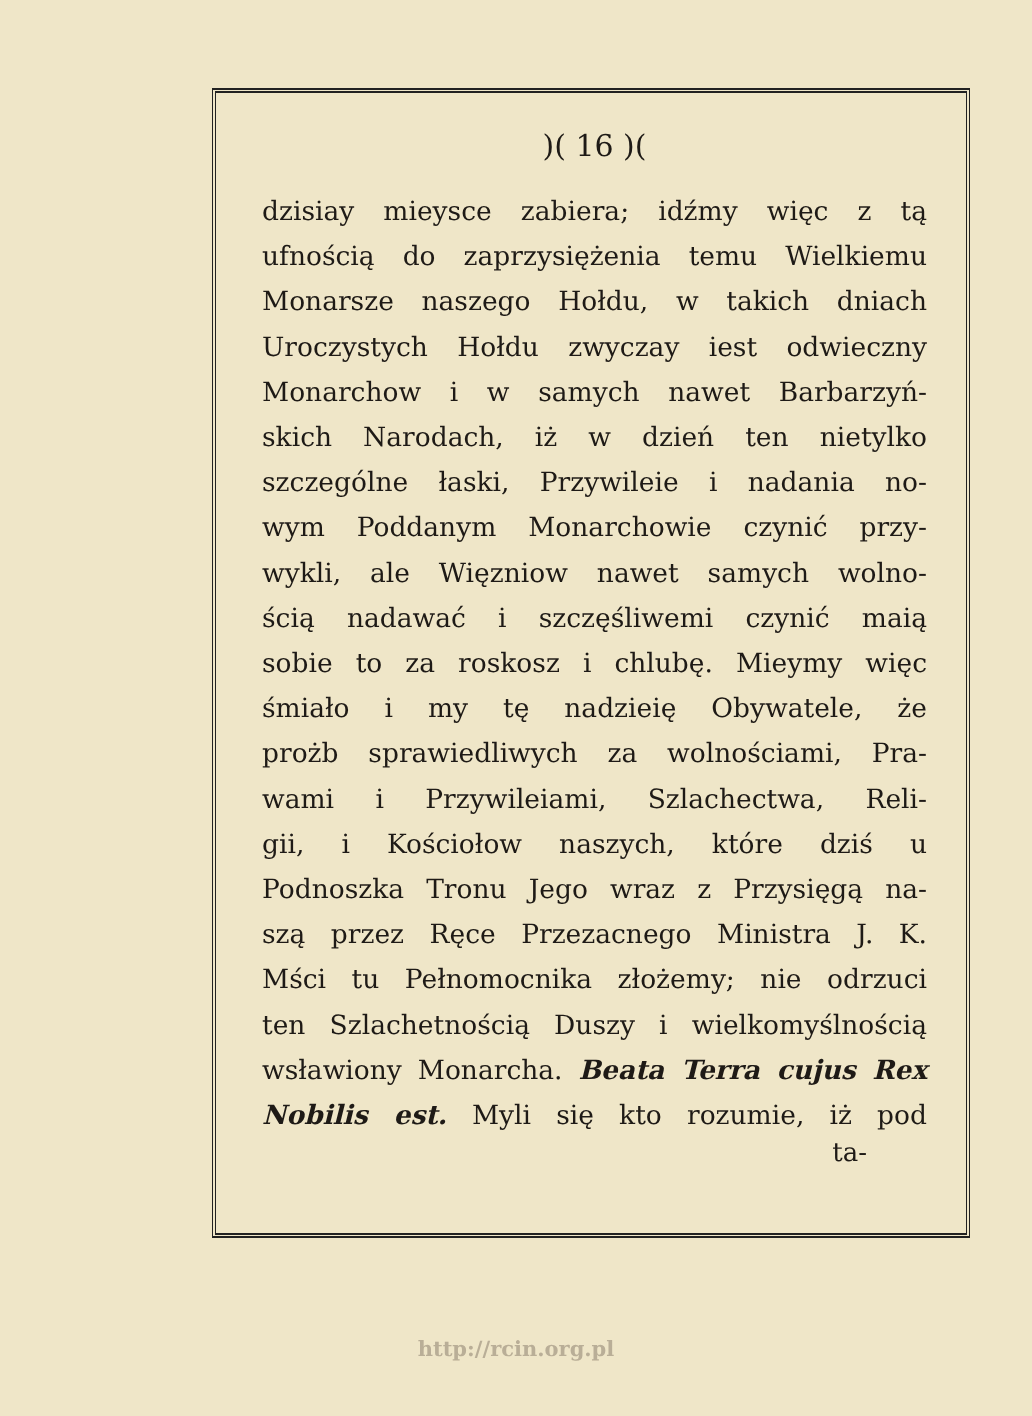)( 16 )(
dzisiay mieysce zabiera; idźmy więc z tą
ufnością do zaprzysiężenia temu Wielkiemu
Monarsze naszego Hołdu, w takich dniach
Uroczystych Hołdu zwyczay iest odwieczny
Monarchow i w samych nawet Barbarzyń-
skich Narodach, iż w dzień ten nietylko
szczególne łaski, Przywileie i nadania no-
wym Poddanym Monarchowie czynić przy-
wykli, ale Więzniow nawet samych wolno-
ścią nadawać i szczęśliwemi czynić maią
sobie to za roskosz i chlubę. Mieymy więc
śmiało i my tę nadzieię Obywatele, że
prożb sprawiedliwych za wolnościami, Pra-
wami i Przywileiami, Szlachectwa, Reli-
gii, i Kościołow naszych, które dziś u
Podnoszka Tronu Jego wraz z Przysięgą na-
szą przez Ręce Przezacnego Ministra J. K.
Mści tu Pełnomocnika złożemy; nie odrzuci
ten Szlachetnością Duszy i wielkomyślnością
wsławiony Monarcha. Beata Terra cujus Rex
Nobilis est. Myli się kto rozumie, iż pod
ta-
http://rcin.org.pl